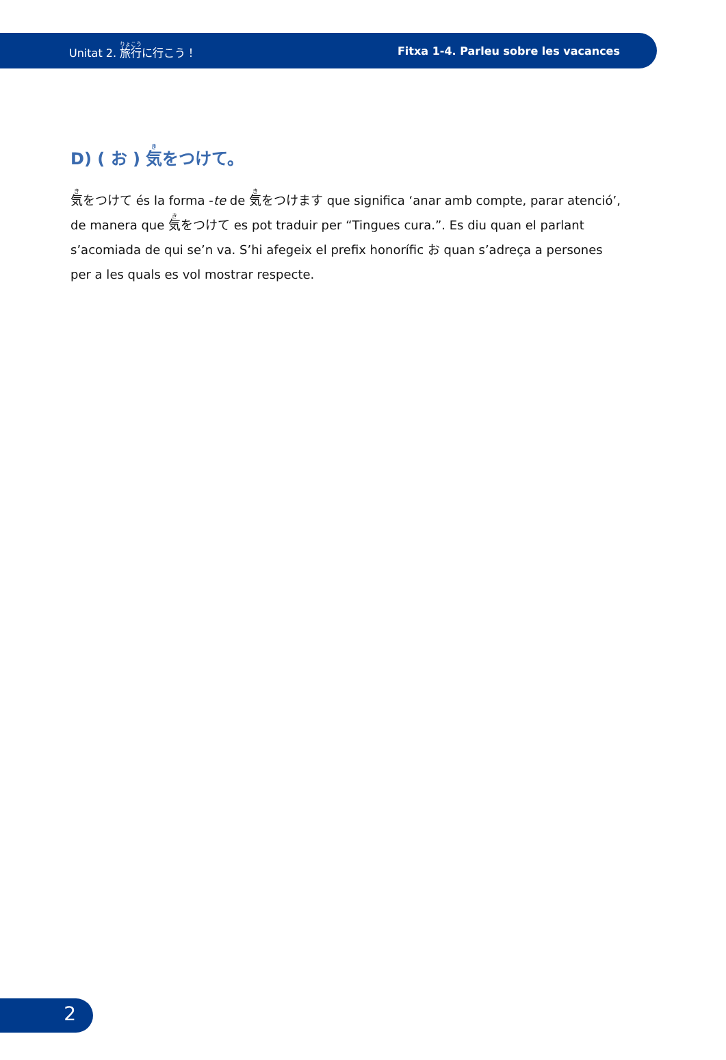Unitat 2. 旅行に行こう！ Fitxa 1-4. Parleu sobre les vacances
D) ( お ) 気をつけて。
気をつけて és la forma -te de 気をつけます que significa ‘anar amb compte, parar atenció’, de manera que 気をつけて es pot traduir per “Tingues cura.”. Es diu quan el parlant s’acomiada de qui se’n va. S’hi afegeix el prefix honorífic お quan s’adreça a persones per a les quals es vol mostrar respecte.
2